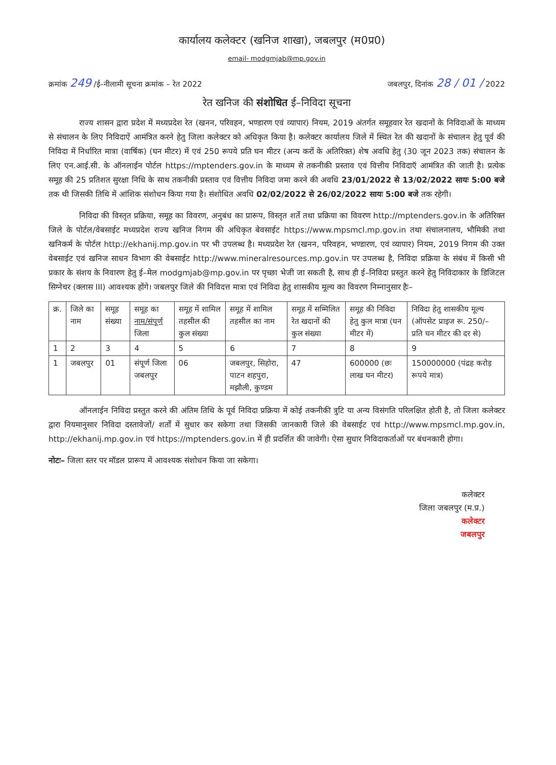कार्यालय कलेक्टर (खनिज शाखा), जबलपुर (म0प्र0)
email- modgmjab@mp.gov.in
क्रमांक 249 /ई–नीलामी सूचना क्रमांक – रेत 2022 जबलपुर, दिनांक 28 / 01 / 2022
रेत खनिज की संशोधित ई–निविदा सूचना
राज्य शासन द्वारा प्रदेश में मध्यप्रदेश रेत (खनन, परिवहन, भण्डारण एवं व्यापार) नियम, 2019 अंतर्गत समूहवार रेत खदानों के निविदाओं के माध्यम से संचालन के लिए निविदाऐं आमंत्रित करने हेतु जिला कलेक्टर को अधिकृत किया है। कलेक्टर कार्यालय जिले में स्थित रेत की खदानों के संचालन हेतु पूर्व की निविदा में निर्धारित मात्रा (वार्षिक) (घन मीटर) में एवं 250 रूपये प्रति घन मीटर (अन्य करों के अतिरिक्त) शेष अवधि हेतु (30 जून 2023 तक) संचालन के लिए एन.आई.सी. के ऑनलाईन पोर्टल https://mptenders.gov.in के माध्यम से तकनीकी प्रस्ताव एवं वित्तीय निविदाऍ आमंत्रित की जाती है। प्रत्येक समूह की 25 प्रतिशत सुरक्षा निधि के साथ तकनीकी प्रस्ताव एवं वित्तीय निविदा जमा करने की अवधि 23/01/2022 से 13/02/2022 सायः 5:00 बजे तक थी जिसकी तिथि में आंशिक संशोधन किया गया है। संशोधित अवधि 02/02/2022 से 26/02/2022 सायः 5:00 बजे तक रहेगी।
निविदा की विस्तृत प्रक्रिया, समूह का विवरण, अनुबंध का प्रारूप, विस्तृत शर्ते तथा प्रक्रिया का विवरण http://mptenders.gov.in के अतिरिक्त जिले के पोर्टल/वेबसाईट मध्यप्रदेश राज्य खनिज निगम की अधिकृत बेवसाईट https://www.mpsmcl.mp.gov.in तथा संचालनालय, भौमिकी तथा खनिकर्म के पोर्टल http://ekhanij.mp.gov.in पर भी उपलब्ध है। मध्यप्रदेश रेत (खनन, परिवहन, भण्डारण, एवं व्यापार) नियम, 2019 निगम की उक्त वेबसाईट एवं खनिज साधन विभाग की वेबसाईट http://www.mineralresources.mp.gov.in पर उपलब्ध है, निविदा प्रक्रिया के संबंध में किसी भी प्रकार के संशय के निवारण हेतु ई–मेल modgmjab@mp.gov.in पर पृच्छा भेजी जा सकती है, साथ ही ई–निविदा प्रस्तुत करने हेतु निविदाकार के डिजिटल सिग्नेचर (क्लास III) आवश्यक होंगे। जबलपुर जिले की निविदत्त मात्रा एवं निविदा हेतु शासकीय मूल्य का विवरण निम्नानुसार हैः–
| क्र. | जिले का नाम | समूह संख्या | समूह का नाम/संपूर्ण जिला | समूह में शामिल तहसील की कुल संख्या | समूह में शामिल तहसील का नाम | समूह में सम्मिलित रेत खदानों की कुल संख्या | समूह की निविदा हेतु कुल मात्रा (घन मीटर में) | निविदा हेतु शासकीय मूल्य (ऑपसेट प्राइज रू. 250/– प्रति घन मीटर की दर से) |
| 1 | 2 | 3 | 4 | 5 | 6 | 7 | 8 | 9 |
| 1 | जबलपुर | 01 | संपूर्ण जिला जबलपुर | 06 | जबलपुर, सिहोरा, पाटन शहपुरा, मझौली, कुण्डम | 47 | 600000 (छः लाख घन मीटर) | 150000000 (पंद्रह करोड़ रूपये मात्र) |
ऑनलाईन निविदा प्रस्तुत करने की अंतिम तिथि के पूर्व निविदा प्रक्रिया में कोई तकनीकी त्रुटि या अन्य विसंगति परिलक्षित होती है, तो जिला कलेक्टर द्वारा नियमानुसार निविदा दस्तावेजों/ शर्तों में सुधार कर सकेगा तथा जिसकी जानकारी जिले की वेबसाईट एवं http://www.mpsmcl.mp.gov.in, http://ekhanij.mp.gov.in एवं https://mptenders.gov.in में ही प्रदर्शित की जावेगी। ऐसा सुधार निविदाकर्ताओं पर बंधनकारी होगा।
नोटः– जिला स्तर पर मॉडल प्रारूप में आवश्यक संशोधन किया जा सकेगा।
कलेक्टर
जिला जबलपुर (म.प्र.)
कलेक्टर
जबलपुर